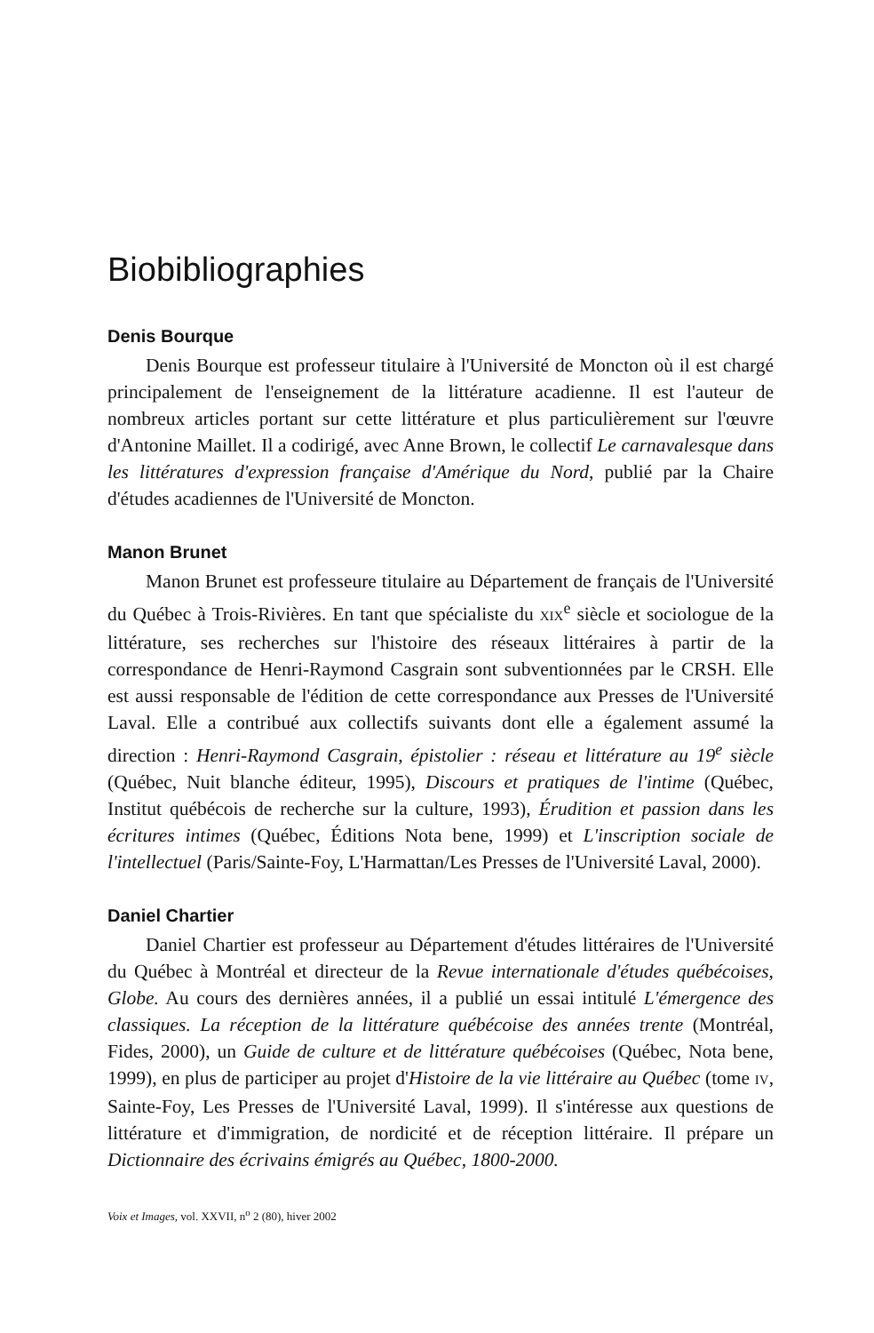Biobibliographies
Denis Bourque
Denis Bourque est professeur titulaire à l'Université de Moncton où il est chargé principalement de l'enseignement de la littérature acadienne. Il est l'auteur de nombreux articles portant sur cette littérature et plus particulièrement sur l'œuvre d'Antonine Maillet. Il a codirigé, avec Anne Brown, le collectif Le carnavalesque dans les littératures d'expression française d'Amérique du Nord, publié par la Chaire d'études acadiennes de l'Université de Moncton.
Manon Brunet
Manon Brunet est professeure titulaire au Département de français de l'Université du Québec à Trois-Rivières. En tant que spécialiste du XIX<sup>e</sup> siècle et sociologue de la littérature, ses recherches sur l'histoire des réseaux littéraires à partir de la correspondance de Henri-Raymond Casgrain sont subventionnées par le CRSH. Elle est aussi responsable de l'édition de cette correspondance aux Presses de l'Université Laval. Elle a contribué aux collectifs suivants dont elle a également assumé la direction : Henri-Raymond Casgrain, épistolier : réseau et littérature au 19<sup>e</sup> siècle (Québec, Nuit blanche éditeur, 1995), Discours et pratiques de l'intime (Québec, Institut québécois de recherche sur la culture, 1993), Érudition et passion dans les écritures intimes (Québec, Éditions Nota bene, 1999) et L'inscription sociale de l'intellectuel (Paris/Sainte-Foy, L'Harmattan/Les Presses de l'Université Laval, 2000).
Daniel Chartier
Daniel Chartier est professeur au Département d'études littéraires de l'Université du Québec à Montréal et directeur de la Revue internationale d'études québécoises, Globe. Au cours des dernières années, il a publié un essai intitulé L'émergence des classiques. La réception de la littérature québécoise des années trente (Montréal, Fides, 2000), un Guide de culture et de littérature québécoises (Québec, Nota bene, 1999), en plus de participer au projet d'Histoire de la vie littéraire au Québec (tome IV, Sainte-Foy, Les Presses de l'Université Laval, 1999). Il s'intéresse aux questions de littérature et d'immigration, de nordicité et de réception littéraire. Il prépare un Dictionnaire des écrivains émigrés au Québec, 1800-2000.
Voix et Images, vol. XXVII, n<sup>o</sup> 2 (80), hiver 2002